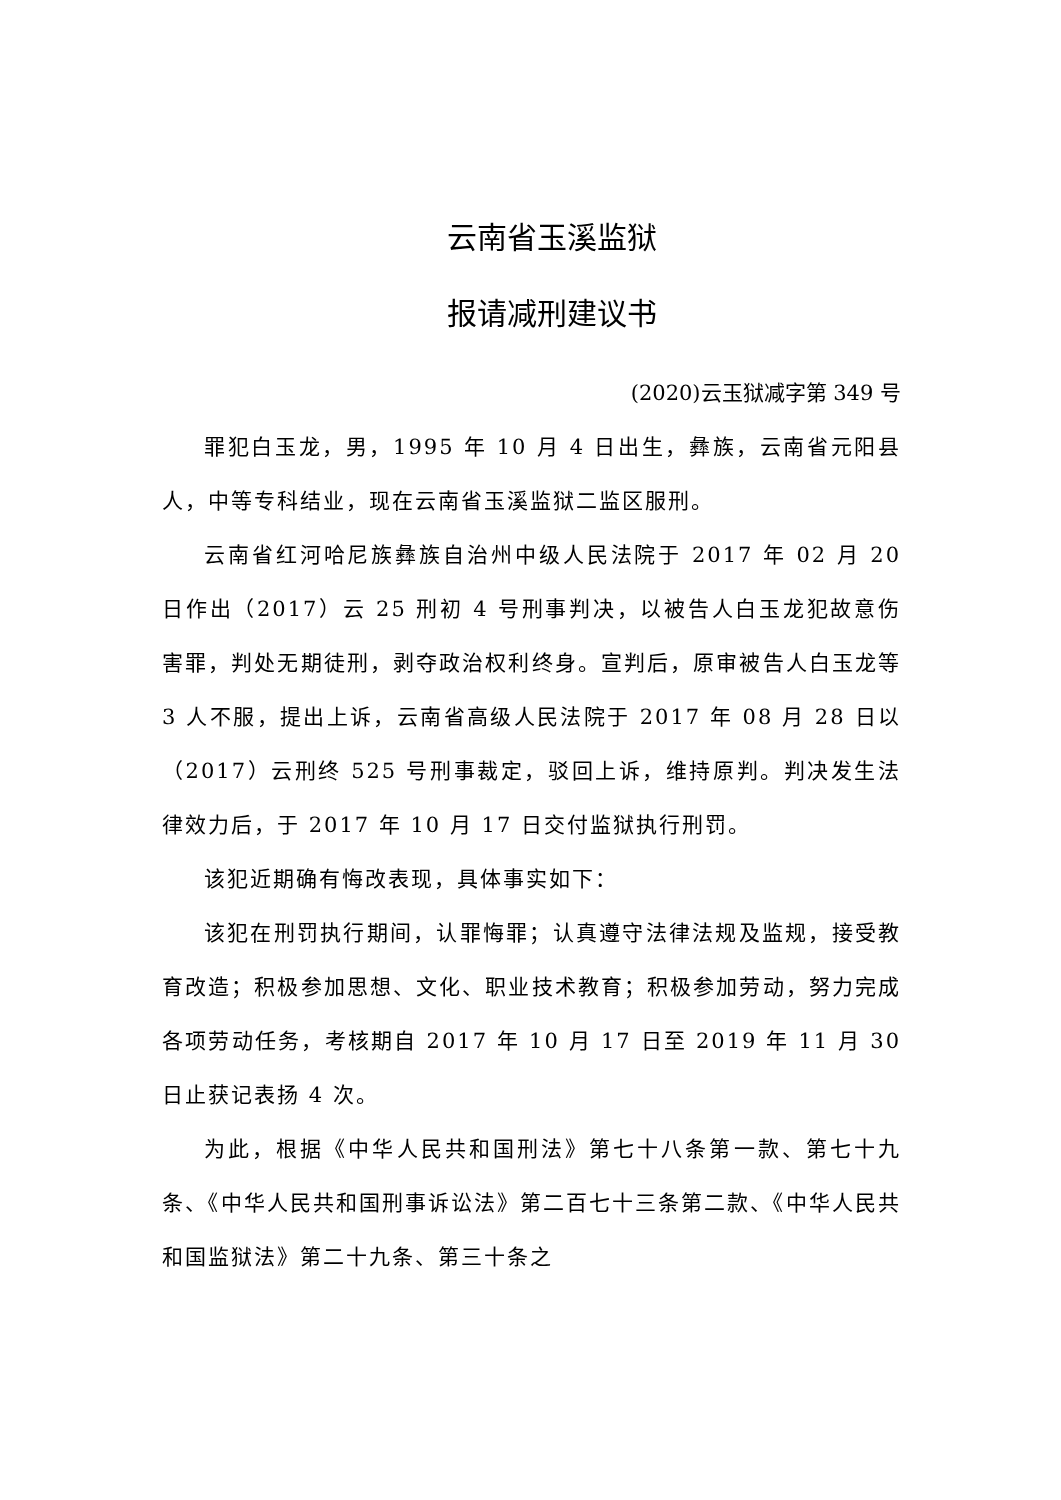云南省玉溪监狱
报请减刑建议书
(2020)云玉狱减字第 349 号
罪犯白玉龙，男，1995 年 10 月 4 日出生，彝族，云南省元阳县人，中等专科结业，现在云南省玉溪监狱二监区服刑。
云南省红河哈尼族彝族自治州中级人民法院于 2017 年 02 月 20 日作出（2017）云 25 刑初 4 号刑事判决，以被告人白玉龙犯故意伤害罪，判处无期徒刑，剥夺政治权利终身。宣判后，原审被告人白玉龙等 3 人不服，提出上诉，云南省高级人民法院于 2017 年 08 月 28 日以（2017）云刑终 525 号刑事裁定，驳回上诉，维持原判。判决发生法律效力后，于 2017 年 10 月 17 日交付监狱执行刑罚。
该犯近期确有悔改表现，具体事实如下：
该犯在刑罚执行期间，认罪悔罪；认真遵守法律法规及监规，接受教育改造；积极参加思想、文化、职业技术教育；积极参加劳动，努力完成各项劳动任务，考核期自 2017 年 10 月 17 日至 2019 年 11 月 30 日止获记表扬 4 次。
为此，根据《中华人民共和国刑法》第七十八条第一款、第七十九条、《中华人民共和国刑事诉讼法》第二百七十三条第二款、《中华人民共和国监狱法》第二十九条、第三十条之